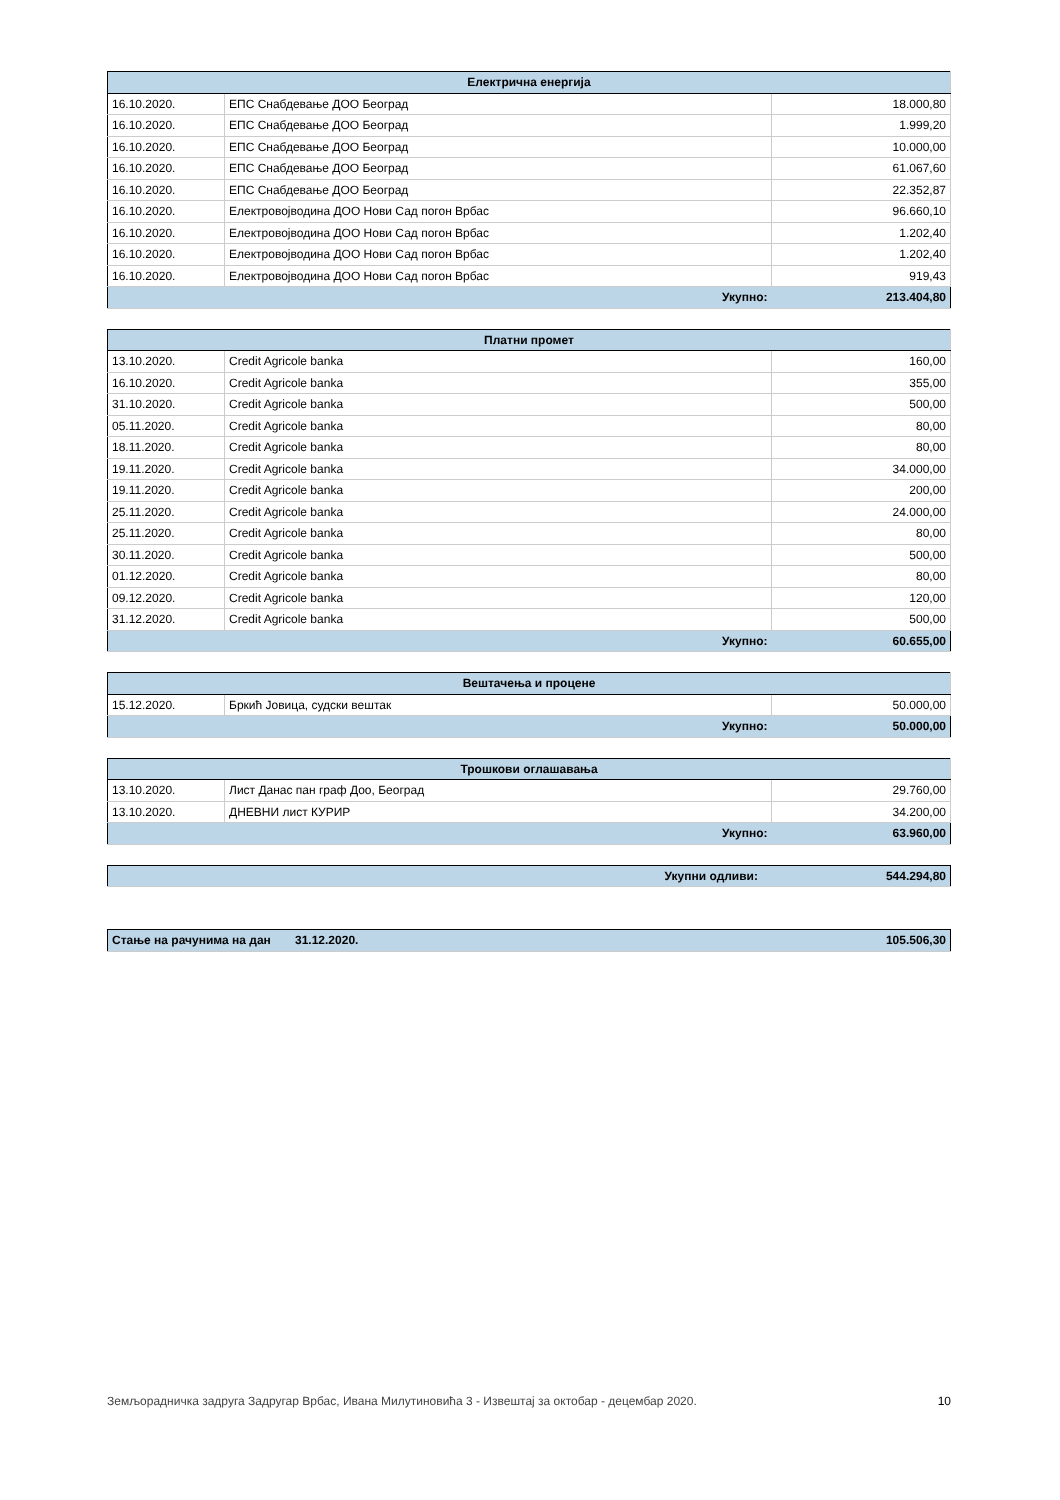| Електрична енергија | | |
| --- | --- | --- |
| 16.10.2020. | ЕПС Снабдевање ДОО Београд | 18.000,80 |
| 16.10.2020. | ЕПС Снабдевање ДОО Београд | 1.999,20 |
| 16.10.2020. | ЕПС Снабдевање ДОО Београд | 10.000,00 |
| 16.10.2020. | ЕПС Снабдевање ДОО Београд | 61.067,60 |
| 16.10.2020. | ЕПС Снабдевање ДОО Београд | 22.352,87 |
| 16.10.2020. | Електровојводина ДОО Нови Сад погон Врбас | 96.660,10 |
| 16.10.2020. | Електровојводина ДОО Нови Сад погон Врбас | 1.202,40 |
| 16.10.2020. | Електровојводина ДОО Нови Сад погон Врбас | 1.202,40 |
| 16.10.2020. | Електровојводина ДОО Нови Сад погон Врбас | 919,43 |
| Укупно: | | 213.404,80 |
| Платни промет | | |
| --- | --- | --- |
| 13.10.2020. | Credit Agricole banka | 160,00 |
| 16.10.2020. | Credit Agricole banka | 355,00 |
| 31.10.2020. | Credit Agricole banka | 500,00 |
| 05.11.2020. | Credit Agricole banka | 80,00 |
| 18.11.2020. | Credit Agricole banka | 80,00 |
| 19.11.2020. | Credit Agricole banka | 34.000,00 |
| 19.11.2020. | Credit Agricole banka | 200,00 |
| 25.11.2020. | Credit Agricole banka | 24.000,00 |
| 25.11.2020. | Credit Agricole banka | 80,00 |
| 30.11.2020. | Credit Agricole banka | 500,00 |
| 01.12.2020. | Credit Agricole banka | 80,00 |
| 09.12.2020. | Credit Agricole banka | 120,00 |
| 31.12.2020. | Credit Agricole banka | 500,00 |
| Укупно: | | 60.655,00 |
| Вештачења и процене | | |
| --- | --- | --- |
| 15.12.2020. | Бркић Јовица, судски вештак | 50.000,00 |
| Укупно: | | 50.000,00 |
| Трошкови оглашавања | | |
| --- | --- | --- |
| 13.10.2020. | Лист Данас пан граф Доо, Београд | 29.760,00 |
| 13.10.2020. | ДНЕВНИ лист КУРИР | 34.200,00 |
| Укупно: | | 63.960,00 |
| Укупни одливи: | 544.294,80 |
| Стање на рачунима на дан | 31.12.2020. | 105.506,30 |
Земљорадничка задруга Задругар Врбас, Ивана Милутиновића 3 - Извештај за октобар - децембар 2020. 10